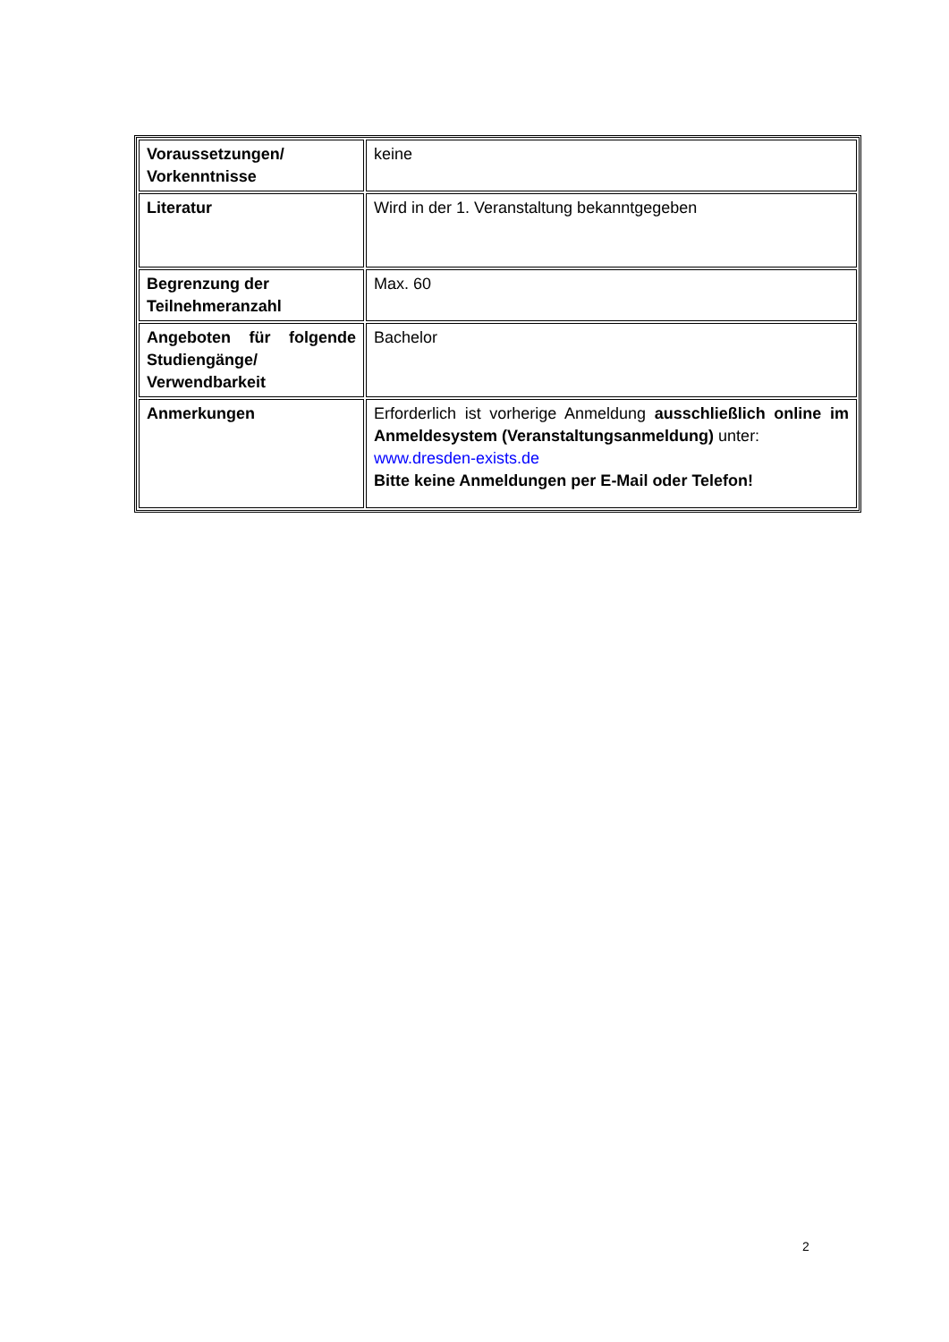| Voraussetzungen/ Vorkenntnisse | keine |
| Literatur | Wird in der 1. Veranstaltung bekanntgegeben |
| Begrenzung der Teilnehmeranzahl | Max. 60 |
| Angeboten für folgende Studiengänge/ Verwendbarkeit | Bachelor |
| Anmerkungen | Erforderlich ist vorherige Anmeldung ausschließlich online im Anmeldesystem (Veranstaltungsanmeldung) unter: www.dresden-exists.de Bitte keine Anmeldungen per E-Mail oder Telefon! |
2